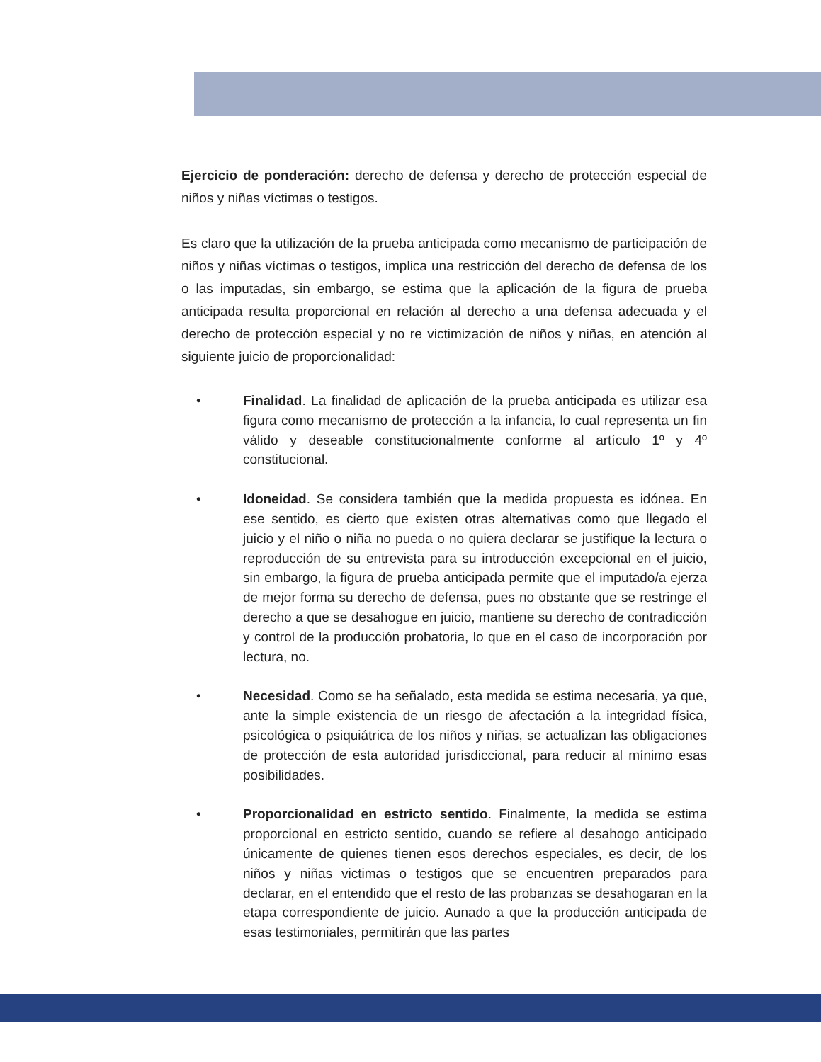Ejercicio de ponderación: derecho de defensa y derecho de protección especial de niños y niñas víctimas o testigos.
Es claro que la utilización de la prueba anticipada como mecanismo de participación de niños y niñas víctimas o testigos, implica una restricción del derecho de defensa de los o las imputadas, sin embargo, se estima que la aplicación de la figura de prueba anticipada resulta proporcional en relación al derecho a una defensa adecuada y el derecho de protección especial y no re victimización de niños y niñas, en atención al siguiente juicio de proporcionalidad:
• Finalidad. La finalidad de aplicación de la prueba anticipada es utilizar esa figura como mecanismo de protección a la infancia, lo cual representa un fin válido y deseable constitucionalmente conforme al artículo 1º y 4º constitucional.
• Idoneidad. Se considera también que la medida propuesta es idónea. En ese sentido, es cierto que existen otras alternativas como que llegado el juicio y el niño o niña no pueda o no quiera declarar se justifique la lectura o reproducción de su entrevista para su introducción excepcional en el juicio, sin embargo, la figura de prueba anticipada permite que el imputado/a ejerza de mejor forma su derecho de defensa, pues no obstante que se restringe el derecho a que se desahogue en juicio, mantiene su derecho de contradicción y control de la producción probatoria, lo que en el caso de incorporación por lectura, no.
• Necesidad. Como se ha señalado, esta medida se estima necesaria, ya que, ante la simple existencia de un riesgo de afectación a la integridad física, psicológica o psiquiátrica de los niños y niñas, se actualizan las obligaciones de protección de esta autoridad jurisdiccional, para reducir al mínimo esas posibilidades.
• Proporcionalidad en estricto sentido. Finalmente, la medida se estima proporcional en estricto sentido, cuando se refiere al desahogo anticipado únicamente de quienes tienen esos derechos especiales, es decir, de los niños y niñas victimas o testigos que se encuentren preparados para declarar, en el entendido que el resto de las probanzas se desahogaran en la etapa correspondiente de juicio. Aunado a que la producción anticipada de esas testimoniales, permitirán que las partes